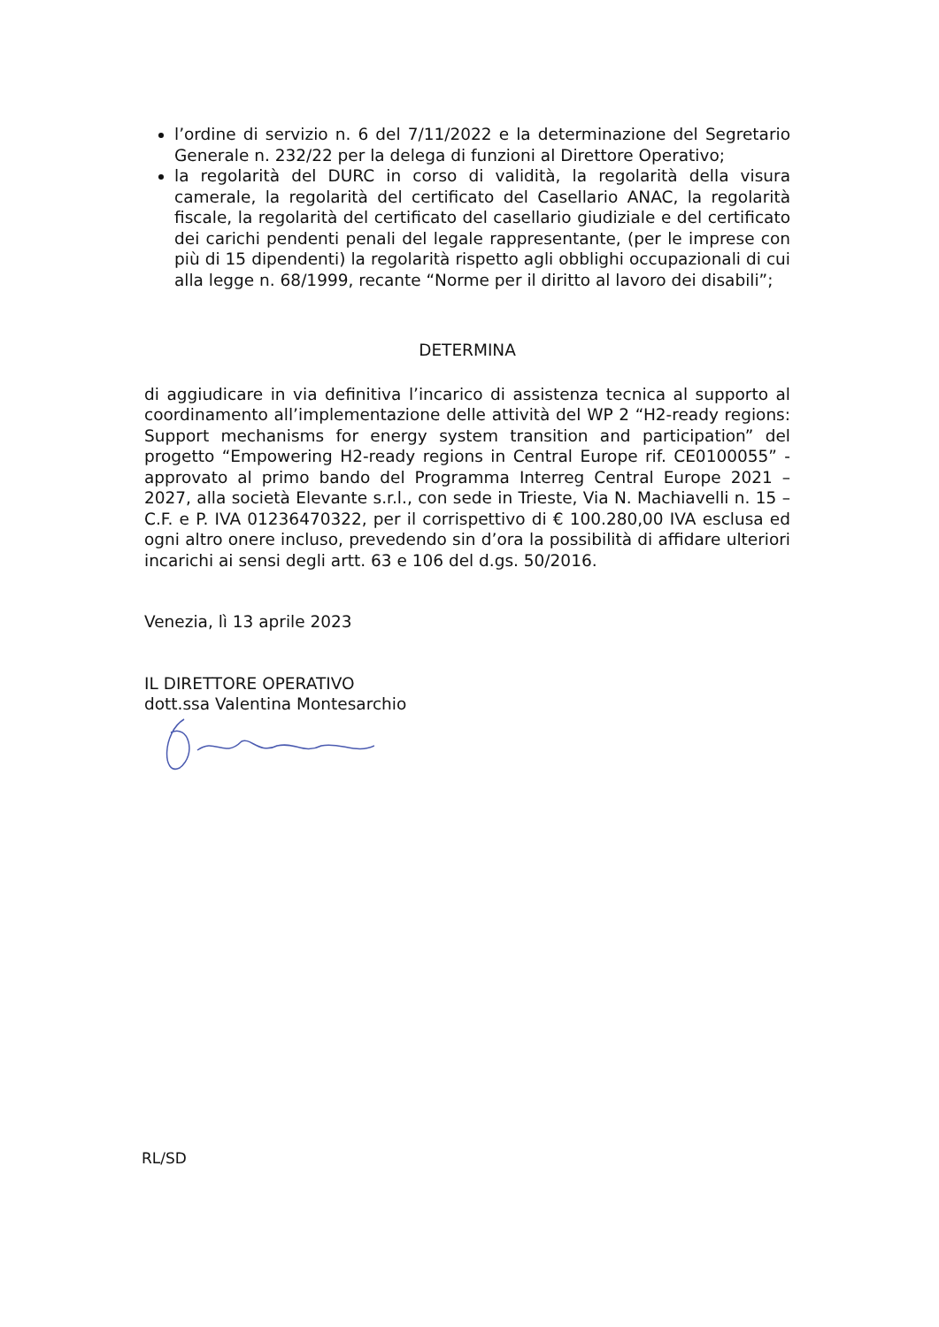l’ordine di servizio n. 6 del 7/11/2022 e la determinazione del Segretario Generale n. 232/22 per la delega di funzioni al Direttore Operativo;
la regolarità del DURC in corso di validità, la regolarità della visura camerale, la regolarità del certificato del Casellario ANAC, la regolarità fiscale, la regolarità del certificato del casellario giudiziale e del certificato dei carichi pendenti penali del legale rappresentante, (per le imprese con più di 15 dipendenti) la regolarità rispetto agli obblighi occupazionali di cui alla legge n. 68/1999, recante “Norme per il diritto al lavoro dei disabili”;
DETERMINA
di aggiudicare in via definitiva l’incarico di assistenza tecnica al supporto al coordinamento all’implementazione delle attività del WP 2 “H2-ready regions: Support mechanisms for energy system transition and participation” del progetto “Empowering H2-ready regions in Central Europe rif. CE0100055” - approvato al primo bando del Programma Interreg Central Europe 2021 – 2027, alla società Elevante s.r.l., con sede in Trieste, Via N. Machiavelli n. 15 – C.F. e P. IVA 01236470322, per il corrispettivo di € 100.280,00 IVA esclusa ed ogni altro onere incluso, prevedendo sin d’ora la possibilità di affidare ulteriori incarichi ai sensi degli artt. 63 e 106 del d.gs. 50/2016.
Venezia, lì 13 aprile 2023
IL DIRETTORE OPERATIVO
dott.ssa Valentina Montesarchio
RL/SD